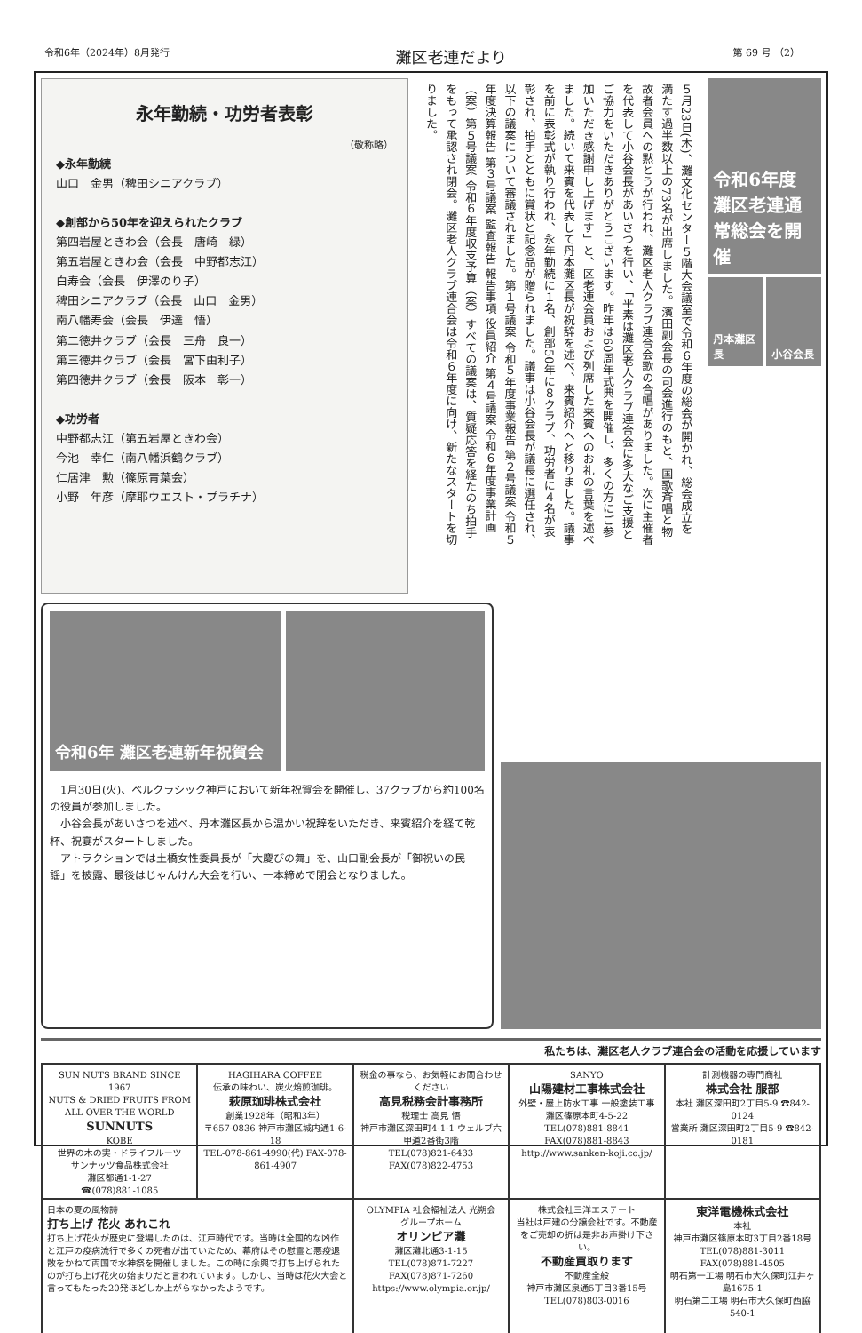令和6年（2024年）8月発行 灘区老連だより 第 69 号 （2）
永年勤続・功労者表彰
（敬称略）
◆永年勤続
山口　金男（稗田シニアクラブ）
◆創部から50年を迎えられたクラブ
第四岩屋ときわ会（会長　唐崎　緑）
第五岩屋ときわ会（会長　中野都志江）
白寿会（会長　伊澤のり子）
稗田シニアクラブ（会長　山口　金男）
南八幡寿会（会長　伊達　悟）
第二徳井クラブ（会長　三舟　良一）
第三徳井クラブ（会長　宮下由利子）
第四徳井クラブ（会長　阪本　彰一）
◆功労者
中野都志江（第五岩屋ときわ会）
今池　幸仁（南八幡浜鶴クラブ）
仁居津　勲（篠原青葉会）
小野　年彦（摩耶ウエスト・プラチナ）
５月23日(木)、灘文化センター５階大会議室で令和６年度の総会が開かれ、総会成立を満たす過半数以上の73名が出席しました。濱田副会長の司会進行のもと、国歌斉唱と物故者会員への黙とうが行われ、灘区老人クラブ連合会歌の合唱がありました。次に主催者を代表して小谷会長があいさつを行い、「平素は灘区老人クラブ連合会に多大なご支援とご協力をいただきありがとうございます。昨年は60周年式典を開催し、多くの方にご参加いただき感謝申し上げます」と、区老連会員および列席した来賓へのお礼の言葉を述べました。続いて来賓を代表して丹本灘区長が祝辞を述べ、来賓紹介へと移りました。議事を前に表彰式が執り行われ、永年勤続に１名、創部50年に８クラブ、功労者に４名が表彰され、拍手とともに賞状と記念品が贈られました。議事は小谷会長が議長に選任され、以下の議案について審議されました。第１号議案 令和５年度事業報告 第２号議案 令和５年度決算報告 第３号議案 監査報告 報告事項 役員紹介 第４号議案 令和６年度事業計画（案）第５号議案 令和６年度収支予算（案）すべての議案は、質疑応答を経たのち拍手をもって承認され閉会。灘区老人クラブ連合会は令和６年度に向け、新たなスタートを切りました。
令和6年度
灘区老連通常総会を開催
丹本灘区長 小谷会長
令和6年 灘区老連新年祝賀会
　1月30日(火)、ベルクラシック神戸において新年祝賀会を開催し、37クラブから約100名の役員が参加しました。
　小谷会長があいさつを述べ、丹本灘区長から温かい祝辞をいただき、来賓紹介を経て乾杯、祝宴がスタートしました。
　アトラクションでは土橋女性委員長が「大慶びの舞」を、山口副会長が「御祝いの民謡」を披露、最後はじゃんけん大会を行い、一本締めで閉会となりました。
私たちは、灘区老人クラブ連合会の活動を応援しています
SUN NUTS BRAND SINCE 1967
NUTS & DRIED FRUITS FROM ALL OVER THE WORLD
SUNNUTS
KOBE
世界の木の実・ドライフルーツ
サンナッツ食品株式会社
灘区都通1-1-27
☎(078)881-1085
HAGIHARA COFFEE
伝承の味わい、炭火焙煎珈琲。
萩原珈琲株式会社
創業1928年（昭和3年）
〒657-0836 神戸市灘区城内通1-6-18
TEL-078-861-4990(代) FAX-078-861-4907
税金の事なら、お気軽にお問合わせください
高見税務会計事務所
税理士 高見 悟
神戸市灘区深田町4-1-1 ウェルブ六甲道2番街3階
TEL(078)821-6433
FAX(078)822-4753
SANYO
山陽建材工事株式会社
外壁・屋上防水工事 一般塗装工事
灘区篠原本町4-5-22
TEL(078)881-8841
FAX(078)881-8843
http://www.sanken-koji.co.jp/
計測機器の専門商社
株式会社 服部
本社 灘区深田町2丁目5-9 ☎842-0124
営業所 灘区深田町2丁目5-9 ☎842-0181
日本の夏の風物詩
打ち上げ 花火 あれこれ
打ち上げ花火が歴史に登場したのは、江戸時代です。当時は全国的な凶作と江戸の疫病流行で多くの死者が出ていたため、幕府はその慰霊と悪疫退散をかねて両国で水神祭を開催しました。この時に余興で打ち上げられたのが打ち上げ花火の始まりだと言われています。しかし、当時は花火大会と言ってもたった20発ほどしか上がらなかったようです。
OLYMPIA 社会福祉法人 光朔会
グループホーム
オリンピア灘
灘区灘北通3-1-15
TEL(078)871-7227
FAX(078)871-7260
https://www.olympia.or.jp/
株式会社三洋エステート
当社は戸建の分譲会社です。不動産をご売却の折は是非お声掛け下さい。
不動産買取ります
不動産全般
神戸市灘区泉通5丁目3番15号
TEL(078)803-0016
東洋電機株式会社
本社
神戸市灘区篠原本町3丁目2番18号
TEL(078)881-3011
FAX(078)881-4505
明石第一工場 明石市大久保町江井ヶ島1675-1
明石第二工場 明石市大久保町西脇540-1